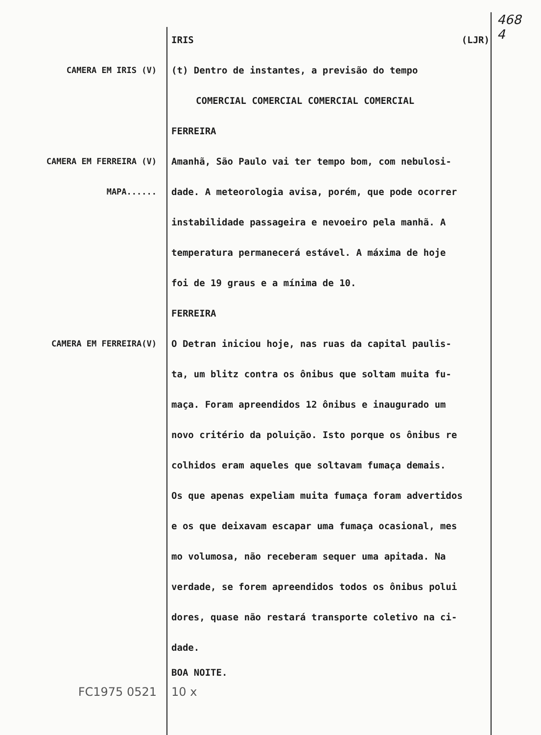468
4
IRIS (LJR)
CAMERA EM IRIS (V) (t) Dentro de instantes, a previsão do tempo
COMERCIAL COMERCIAL COMERCIAL COMERCIAL
FERREIRA
CAMERA EM FERREIRA (V) Amanhã, São Paulo vai ter tempo bom, com nebulosi-
MAPA...... dade. A meteorologia avisa, porém, que pode ocorrer
instabilidade passageira e nevoeiro pela manhã. A
temperatura permanecerá estável. A máxima de hoje
foi de 19 graus e a mínima de 10.
FERREIRA
CAMERA EM FERREIRA(V) O Detran iniciou hoje, nas ruas da capital paulis-
ta, um blitz contra os ônibus que soltam muita fu-
maça. Foram apreendidos 12 ônibus e inaugurado um
novo critério da poluição. Isto porque os ônibus re
colhidos eram aqueles que soltavam fumaça demais.
Os que apenas expeliam muita fumaça foram advertidos
e os que deixavam escapar uma fumaça ocasional, mes
mo volumosa, não receberam sequer uma apitada. Na
verdade, se forem apreendidos todos os ônibus polui
dores, quase não restará transporte coletivo na ci-
dade.
BOA NOITE.
FC1975 0521 10 x